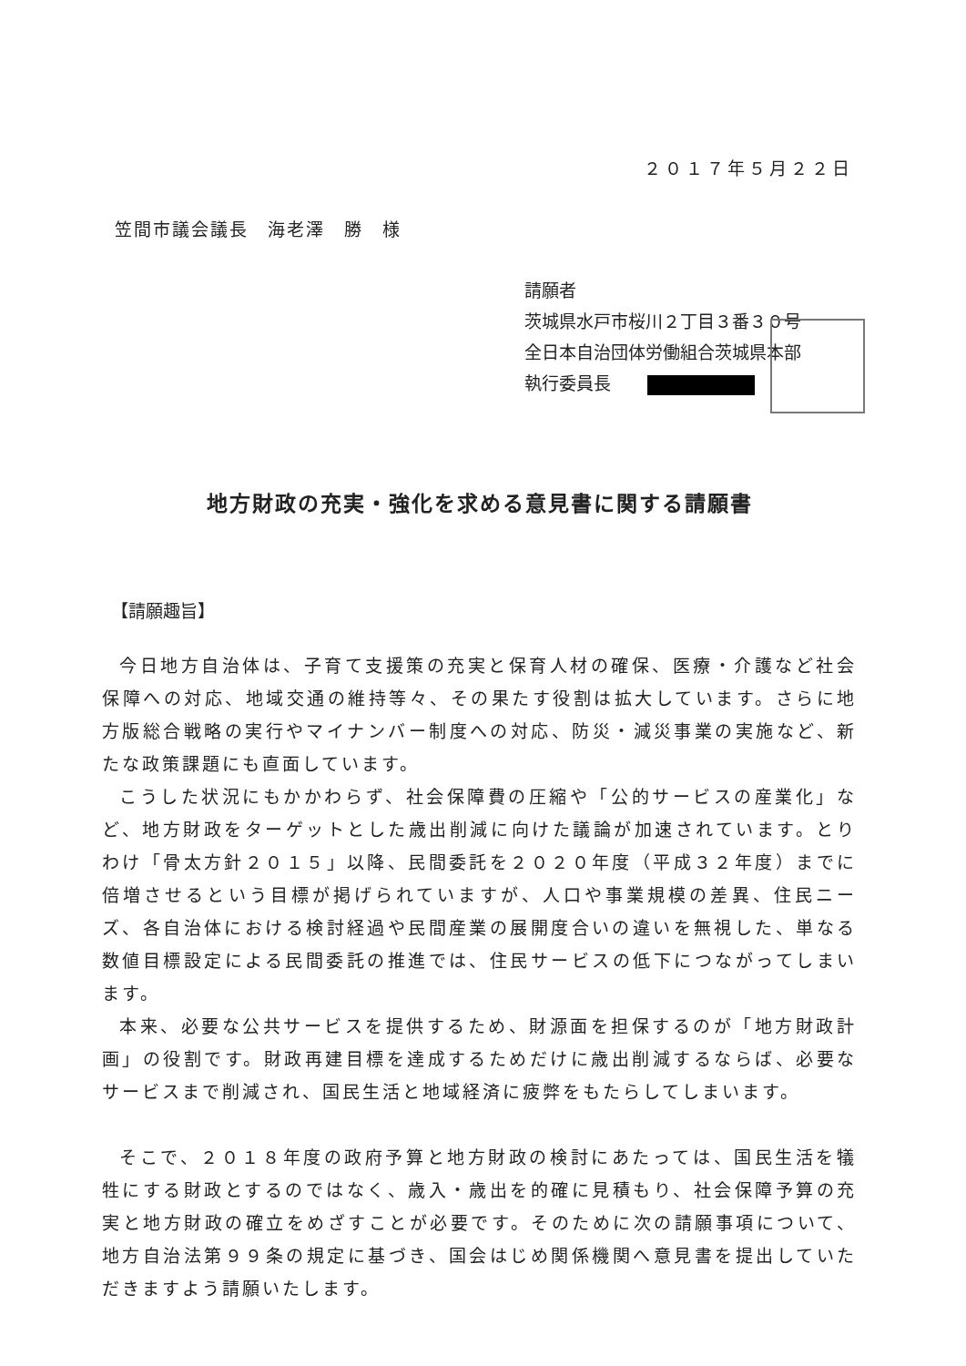２０１７年５月２２日
笠間市議会議長　海老澤　勝　様
請願者
茨城県水戸市桜川２丁目３番３０号
全日本自治団体労働組合茨城県本部
執行委員長
地方財政の充実・強化を求める意見書に関する請願書
【請願趣旨】
今日地方自治体は、子育て支援策の充実と保育人材の確保、医療・介護など社会保障への対応、地域交通の維持等々、その果たす役割は拡大しています。さらに地方版総合戦略の実行やマイナンバー制度への対応、防災・減災事業の実施など、新たな政策課題にも直面しています。
こうした状況にもかかわらず、社会保障費の圧縮や「公的サービスの産業化」など、地方財政をターゲットとした歳出削減に向けた議論が加速されています。とりわけ「骨太方針２０１５」以降、民間委託を２０２０年度（平成３２年度）までに倍増させるという目標が掲げられていますが、人口や事業規模の差異、住民ニーズ、各自治体における検討経過や民間産業の展開度合いの違いを無視した、単なる数値目標設定による民間委託の推進では、住民サービスの低下につながってしまいます。
本来、必要な公共サービスを提供するため、財源面を担保するのが「地方財政計画」の役割です。財政再建目標を達成するためだけに歳出削減するならば、必要なサービスまで削減され、国民生活と地域経済に疲弊をもたらしてしまいます。
そこで、２０１８年度の政府予算と地方財政の検討にあたっては、国民生活を犠牲にする財政とするのではなく、歳入・歳出を的確に見積もり、社会保障予算の充実と地方財政の確立をめざすことが必要です。そのために次の請願事項について、地方自治法第９９条の規定に基づき、国会はじめ関係機関へ意見書を提出していただきますよう請願いたします。